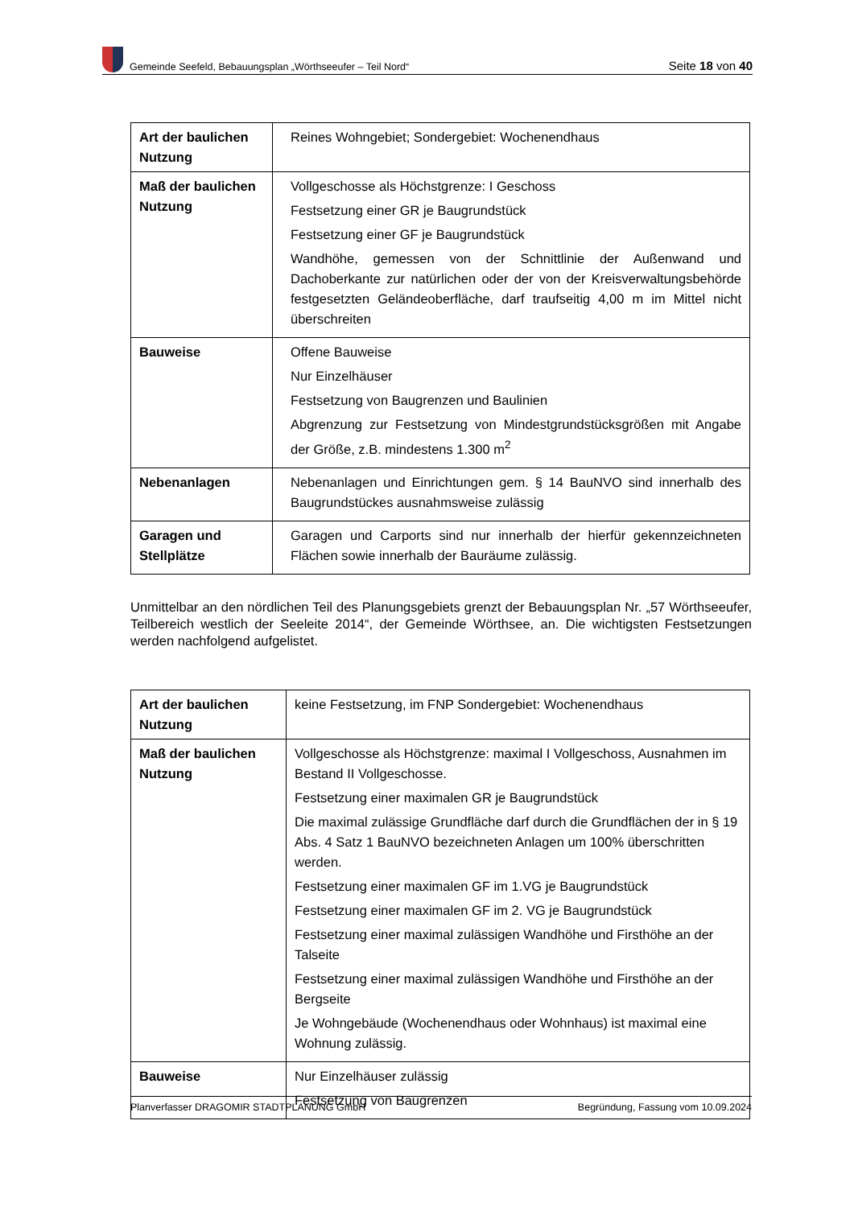Gemeinde Seefeld, Bebauungsplan „Wörthseeufer – Teil Nord“
Seite 18 von 40
| Art der baulichen Nutzung | Reines Wohngebiet; Sondergebiet: Wochenendhaus |
| Maß der baulichen Nutzung | Vollgeschosse als Höchstgrenze: I Geschoss Festsetzung einer GR je Baugrundstück Festsetzung einer GF je Baugrundstück Wandhöhe, gemessen von der Schnittlinie der Außenwand und Dachoberkante zur natürlichen oder der von der Kreisverwaltungsbehörde festgesetzten Geländeoberfläche, darf traufseitig 4,00 m im Mittel nicht überschreiten |
| Bauweise | Offene Bauweise Nur Einzelhäuser Festsetzung von Baugrenzen und Baulinien Abgrenzung zur Festsetzung von Mindestgrundstücksgrößen mit Angabe der Größe, z.B. mindestens 1.300 m<sup>2</sup> |
| Nebenanlagen | Nebenanlagen und Einrichtungen gem. § 14 BauNVO sind innerhalb des Baugrundstückes ausnahmsweise zulässig |
| Garagen und Stellplätze | Garagen und Carports sind nur innerhalb der hierfür gekennzeichneten Flächen sowie innerhalb der Bauräume zulässig. |
Unmittelbar an den nördlichen Teil des Planungsgebiets grenzt der Bebauungsplan Nr. „57 Wörthseeufer, Teilbereich westlich der Seeleite 2014“, der Gemeinde Wörthsee, an. Die wichtigsten Festsetzungen werden nachfolgend aufgelistet.
| Art der baulichen Nutzung | keine Festsetzung, im FNP Sondergebiet: Wochenendhaus |
| Maß der baulichen Nutzung | Vollgeschosse als Höchstgrenze: maximal I Vollgeschoss, Ausnahmen im Bestand II Vollgeschosse. Festsetzung einer maximalen GR je Baugrundstück Die maximal zulässige Grundfläche darf durch die Grundflächen der in § 19 Abs. 4 Satz 1 BauNVO bezeichneten Anlagen um 100% überschritten werden. Festsetzung einer maximalen GF im 1.VG je Baugrundstück Festsetzung einer maximalen GF im 2. VG je Baugrundstück Festsetzung einer maximal zulässigen Wandhöhe und Firsthöhe an der Talseite Festsetzung einer maximal zulässigen Wandhöhe und Firsthöhe an der Bergseite Je Wohngebäude (Wochenendhaus oder Wohnhaus) ist maximal eine Wohnung zulässig. |
| Bauweise | Nur Einzelhäuser zulässig Festsetzung von Baugrenzen |
Planverfasser DRAGOMIR STADTPLANUNG GmbH Begründung, Fassung vom 10.09.2024